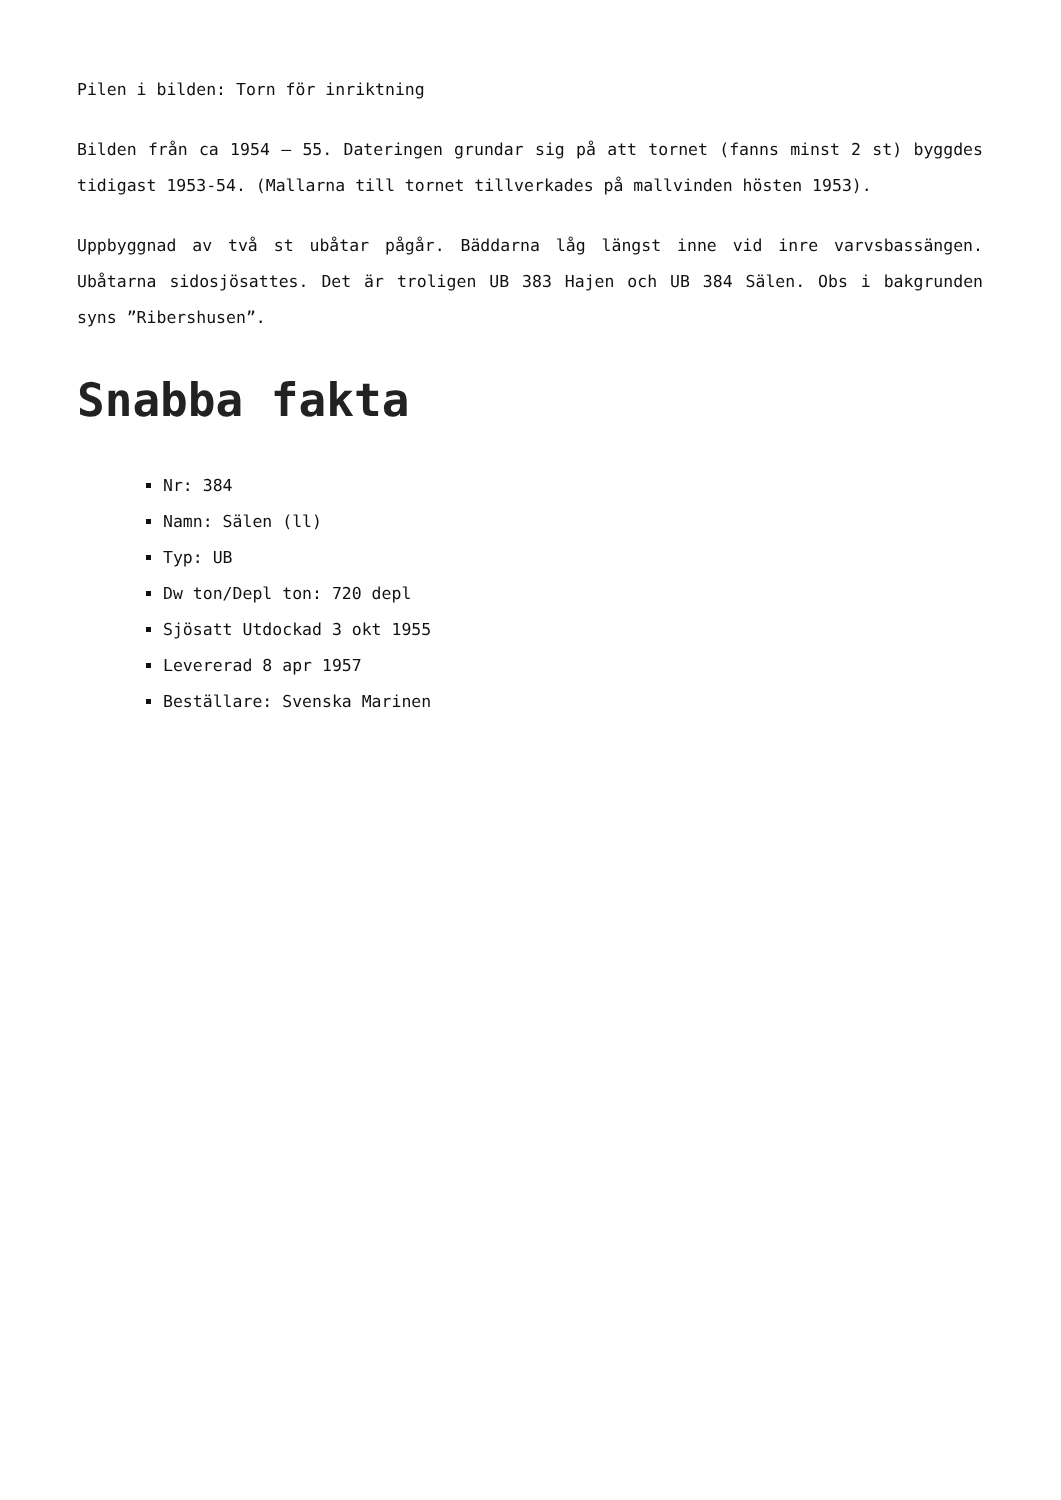Pilen i bilden: Torn för inriktning
Bilden från ca 1954 – 55. Dateringen grundar sig på att tornet (fanns minst 2 st) byggdes tidigast 1953-54. (Mallarna till tornet tillverkades på mallvinden hösten 1953).
Uppbyggnad av två st ubåtar pågår. Bäddarna låg längst inne vid inre varvsbassängen. Ubåtarna sidosjösattes. Det är troligen UB 383 Hajen och UB 384 Sälen. Obs i bakgrunden syns ”Ribershusen”.
Snabba fakta
Nr: 384
Namn: Sälen (ll)
Typ: UB
Dw ton/Depl ton: 720 depl
Sjösatt Utdockad 3 okt 1955
Levererad 8 apr 1957
Beställare: Svenska Marinen